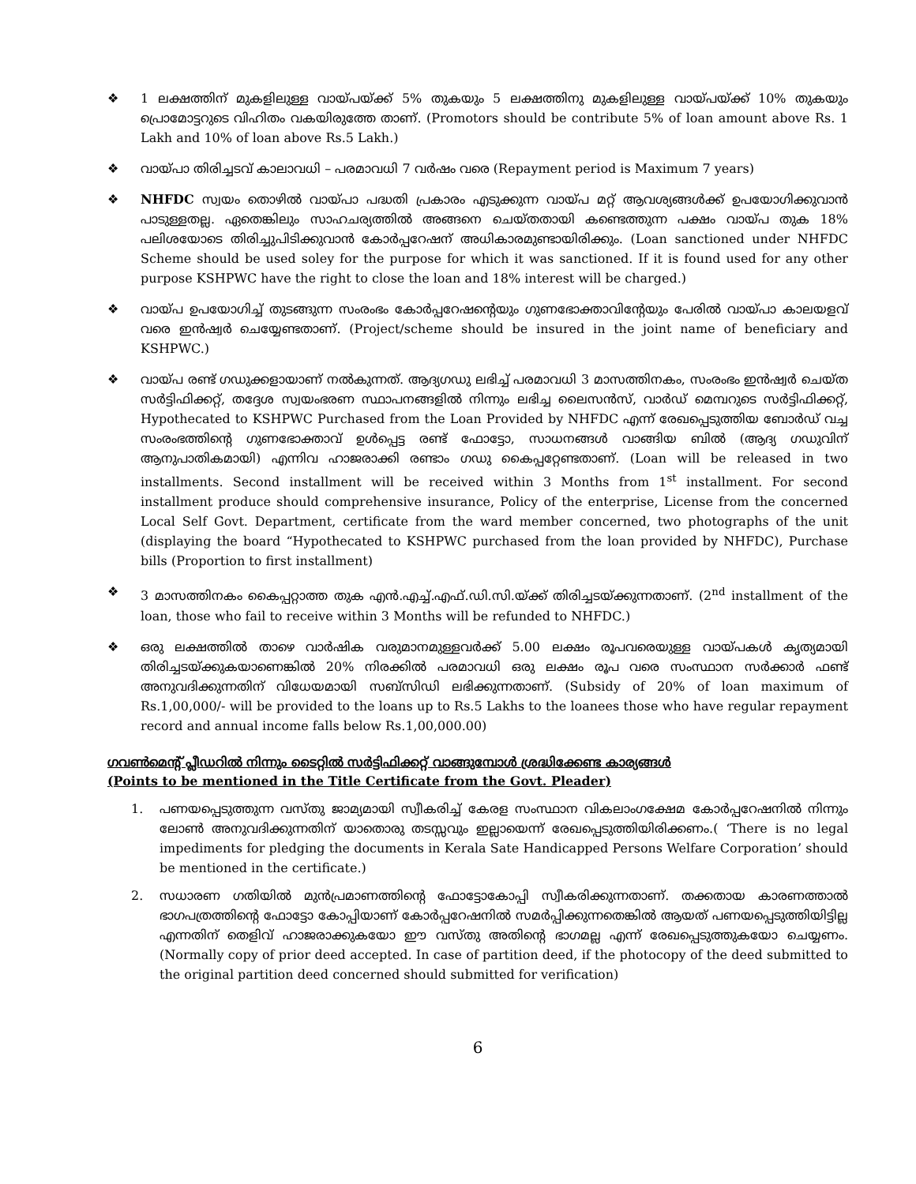❖ 1 ലക്ഷത്തിന് മുകളിലുള്ള വായ്പയ്ക്ക് 5% തുകയും 5 ലക്ഷത്തിനു മുകളിലുള്ള വായ്പയ്ക്ക് 10% തുകയും പ്രൊമോട്ടറുടെ വിഹിതം വകയിരുത്തേ താണ്. (Promotors should be contribute 5% of loan amount above Rs. 1 Lakh and 10% of loan above Rs.5 Lakh.)
❖ വായ്പാ തിരിച്ചടവ് കാലാവധി – പരമാവധി 7 വർഷം വരെ (Repayment period is Maximum 7 years)
❖ NHFDC സ്വയം തൊഴിൽ വായ്പാ പദ്ധതി പ്രകാരം എടുക്കുന്ന വായ്പ മറ്റ് ആവശ്യങ്ങൾക്ക് ഉപയോഗിക്കുവാൻ പാടുള്ളതല്ല. ഏതെങ്കിലും സാഹചര്യത്തിൽ അങ്ങനെ ചെയ്തതായി കണ്ടെത്തുന്ന പക്ഷം വായ്പ തുക 18% പലിശയോടെ തിരിച്ചുപിടിക്കുവാൻ കോർപ്പറേഷന് അധികാരമുണ്ടായിരിക്കും. (Loan sanctioned under NHFDC Scheme should be used soley for the purpose for which it was sanctioned. If it is found used for any other purpose KSHPWC have the right to close the loan and 18% interest will be charged.)
❖ വായ്പ ഉപയോഗിച്ച് തുടങ്ങുന്ന സംരംഭം കോർപ്പറേഷന്റെയും ഗുണഭോക്താവിന്റേയും പേരിൽ വായ്പാ കാലയളവ് വരെ ഇൻഷ്വർ ചെയ്യേണ്ടതാണ്. (Project/scheme should be insured in the joint name of beneficiary and KSHPWC.)
❖ വായ്പ രണ്ട് ഗഡുക്കളായാണ് നൽകുന്നത്. ആദ്യഗഡു ലഭിച്ച് പരമാവധി 3 മാസത്തിനകം, സംരംഭം ഇൻഷ്വർ ചെയ്ത സർട്ടിഫിക്കറ്റ്, തദ്ദേശ സ്വയംഭരണ സ്ഥാപനങ്ങളിൽ നിന്നും ലഭിച്ച ലൈസൻസ്, വാർഡ് മെമ്പറുടെ സർട്ടിഫിക്കറ്റ്, Hypothecated to KSHPWC Purchased from the Loan Provided by NHFDC എന്ന് രേഖപ്പെടുത്തിയ ബോർഡ് വച്ച സംരംഭത്തിന്റെ ഗുണഭോക്താവ് ഉൾപ്പെട്ട രണ്ട് ഫോട്ടോ, സാധനങ്ങൾ വാങ്ങിയ ബിൽ (ആദ്യ ഗഡുവിന് ആനുപാതികമായി) എന്നിവ ഹാജരാക്കി രണ്ടാം ഗഡു കൈപ്പറ്റേണ്ടതാണ്. (Loan will be released in two installments. Second installment will be received within 3 Months from 1<sup>st</sup> installment. For second installment produce should comprehensive insurance, Policy of the enterprise, License from the concerned Local Self Govt. Department, certificate from the ward member concerned, two photographs of the unit (displaying the board “Hypothecated to KSHPWC purchased from the loan provided by NHFDC), Purchase bills (Proportion to first installment)
❖ 3 മാസത്തിനകം കൈപ്പറ്റാത്ത തുക എൻ.എച്ച്.എഫ്.ഡി.സി.യ്ക്ക് തിരിച്ചടയ്ക്കുന്നതാണ്. (2<sup>nd</sup> installment of the loan, those who fail to receive within 3 Months will be refunded to NHFDC.)
❖ ഒരു ലക്ഷത്തിൽ താഴെ വാർഷിക വരുമാനമുള്ളവർക്ക് 5.00 ലക്ഷം രൂപവരെയുള്ള വായ്പകൾ കൃത്യമായി തിരിച്ചടയ്ക്കുകയാണെങ്കിൽ 20% നിരക്കിൽ പരമാവധി ഒരു ലക്ഷം രൂപ വരെ സംസ്ഥാന സർക്കാർ ഫണ്ട് അനുവദിക്കുന്നതിന് വിധേയമായി സബ്സിഡി ലഭിക്കുന്നതാണ്. (Subsidy of 20% of loan maximum of Rs.1,00,000/- will be provided to the loans up to Rs.5 Lakhs to the loanees those who have regular repayment record and annual income falls below Rs.1,00,000.00)
ഗവൺമെന്റ് പ്ലീഡറിൽ നിന്നും ടൈറ്റിൽ സർട്ടിഫിക്കറ്റ് വാങ്ങുമ്പോൾ ശ്രദ്ധിക്കേണ്ട കാര്യങ്ങൾ
(Points to be mentioned in the Title Certificate from the Govt. Pleader)
1. പണയപ്പെടുത്തുന്ന വസ്തു ജാമ്യമായി സ്വീകരിച്ച് കേരള സംസ്ഥാന വികലാംഗക്ഷേമ കോർപ്പറേഷനിൽ നിന്നും ലോൺ അനുവദിക്കുന്നതിന് യാതൊരു തടസ്സവും ഇല്ലായെന്ന് രേഖപ്പെടുത്തിയിരിക്കണം.( ‘There is no legal impediments for pledging the documents in Kerala Sate Handicapped Persons Welfare Corporation’ should be mentioned in the certificate.)
2. സധാരണ ഗതിയിൽ മുൻപ്രമാണത്തിന്റെ ഫോട്ടോകോപ്പി സ്വീകരിക്കുന്നതാണ്. തക്കതായ കാരണത്താൽ ഭാഗപത്രത്തിന്റെ ഫോട്ടോ കോപ്പിയാണ് കോർപ്പറേഷനിൽ സമർപ്പിക്കുന്നതെങ്കിൽ ആയത് പണയപ്പെടുത്തിയിട്ടില്ല എന്നതിന് തെളിവ് ഹാജരാക്കുകയോ ഈ വസ്തു അതിന്റെ ഭാഗമല്ല എന്ന് രേഖപ്പെടുത്തുകയോ ചെയ്യണം. (Normally copy of prior deed accepted. In case of partition deed, if the photocopy of the deed submitted to the original partition deed concerned should submitted for verification)
6